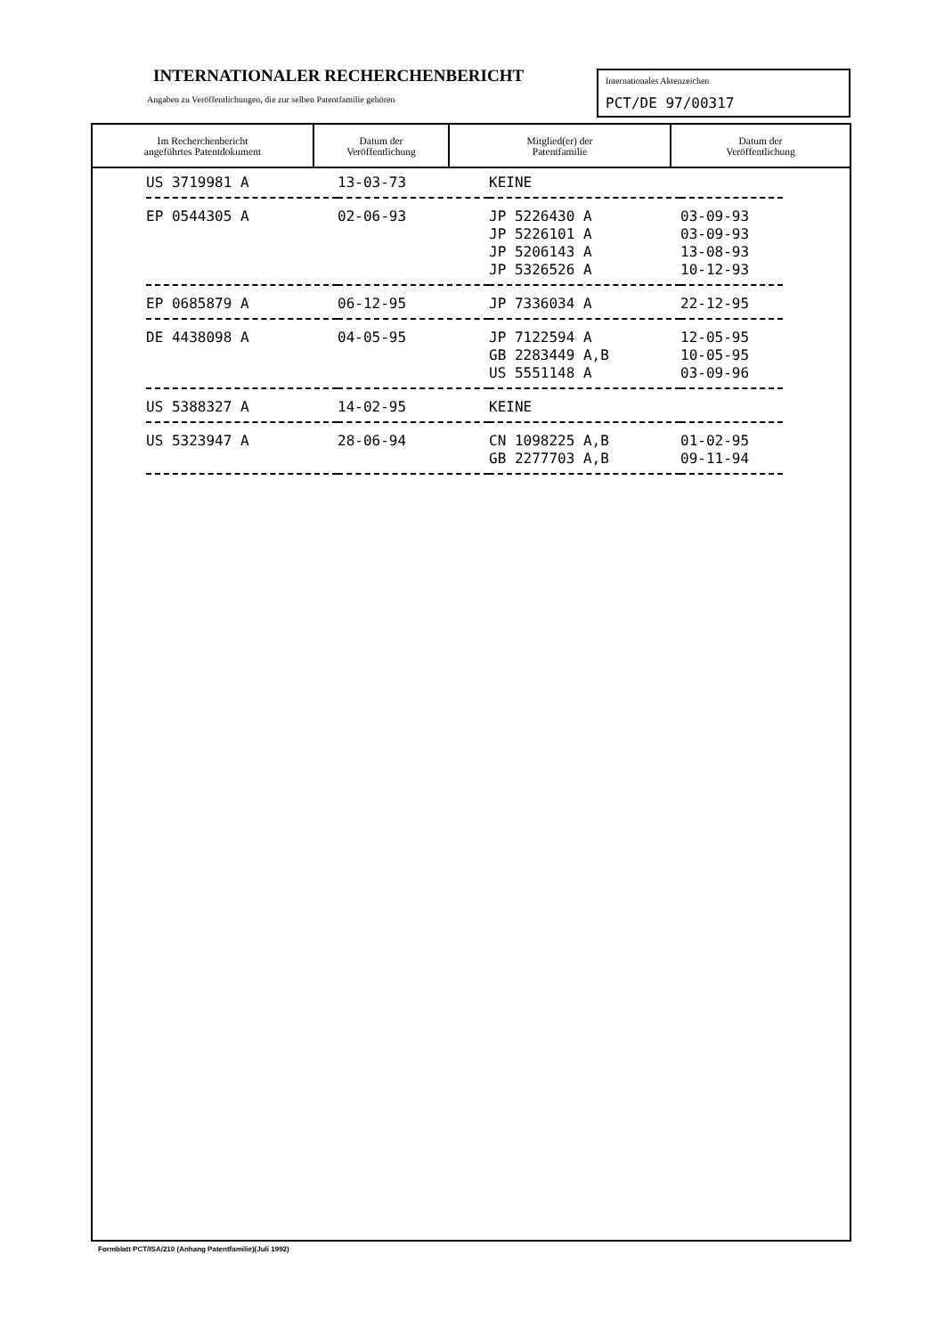INTERNATIONALER RECHERCHENBERICHT
Angaben zu Veröffentlichungen, die zur selben Patentfamilie gehören
Internationales Aktenzeichen
PCT/DE 97/00317
| Im Recherchenbericht angeführtes Patentdokument | Datum der Veröffentlichung | Mitglied(er) der Patentfamilie | Datum der Veröffentlichung |
| --- | --- | --- | --- |
| US 3719981 A | 13-03-73 | KEINE | |
| EP 0544305 A | 02-06-93 | JP 5226430 A | 03-09-93 |
| | | JP 5226101 A | 03-09-93 |
| | | JP 5206143 A | 13-08-93 |
| | | JP 5326526 A | 10-12-93 |
| EP 0685879 A | 06-12-95 | JP 7336034 A | 22-12-95 |
| DE 4438098 A | 04-05-95 | JP 7122594 A | 12-05-95 |
| | | GB 2283449 A,B | 10-05-95 |
| | | US 5551148 A | 03-09-96 |
| US 5388327 A | 14-02-95 | KEINE | |
| US 5323947 A | 28-06-94 | CN 1098225 A,B | 01-02-95 |
| | | GB 2277703 A,B | 09-11-94 |
Formblatt PCT/ISA/210 (Anhang Patentfamilie)(Juli 1992)